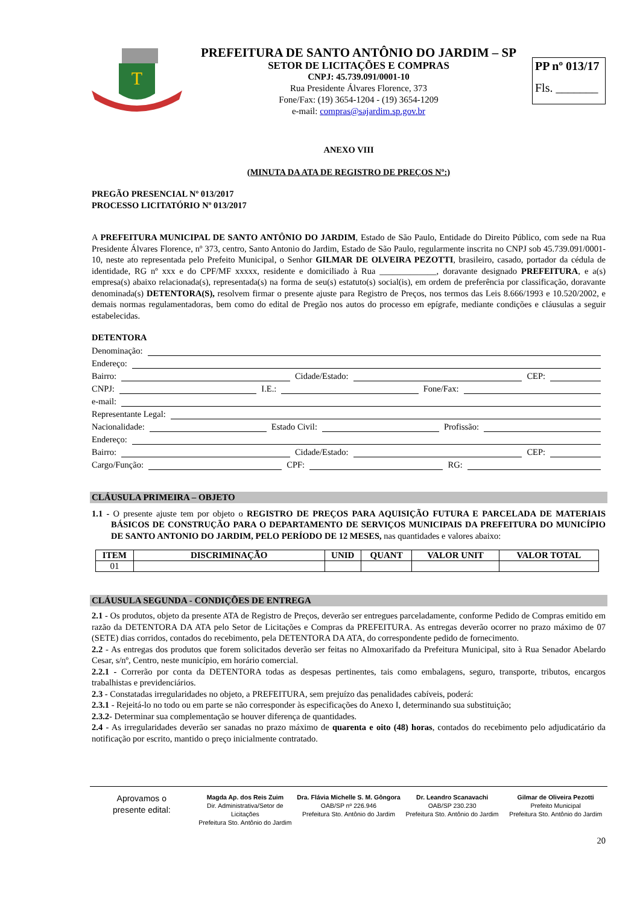T
PREFEITURA DE SANTO ANTÔNIO DO JARDIM – SP
SETOR DE LICITAÇÕES E COMPRAS
CNPJ: 45.739.091/0001-10
Rua Presidente Álvares Florence, 373
Fone/Fax: (19) 3654-1204 - (19) 3654-1209
e-mail: compras@sajardim.sp.gov.br
PP nº 013/17
Fls. _______
ANEXO VIII
(MINUTA DA ATA DE REGISTRO DE PREÇOS Nº:)
PREGÃO PRESENCIAL Nº 013/2017
PROCESSO LICITATÓRIO Nº 013/2017
A PREFEITURA MUNICIPAL DE SANTO ANTÔNIO DO JARDIM, Estado de São Paulo, Entidade do Direito Público, com sede na Rua Presidente Álvares Florence, nº 373, centro, Santo Antonio do Jardim, Estado de São Paulo, regularmente inscrita no CNPJ sob 45.739.091/0001-10, neste ato representada pelo Prefeito Municipal, o Senhor GILMAR DE OLVEIRA PEZOTTI, brasileiro, casado, portador da cédula de identidade, RG nº xxx e do CPF/MF xxxxx, residente e domiciliado à Rua _____________, doravante designado PREFEITURA, e a(s) empresa(s) abaixo relacionada(s), representada(s) na forma de seu(s) estatuto(s) social(is), em ordem de preferência por classificação, doravante denominada(s) DETENTORA(S), resolvem firmar o presente ajuste para Registro de Preços, nos termos das Leis 8.666/1993 e 10.520/2002, e demais normas regulamentadoras, bem como do edital de Pregão nos autos do processo em epígrafe, mediante condições e cláusulas a seguir estabelecidas.
DETENTORA
Denominação:
Endereço:
Bairro: Cidade/Estado: CEP:
CNPJ: I.E.: Fone/Fax:
e-mail:
Representante Legal:
Nacionalidade: Estado Civil: Profissão:
Endereço:
Bairro: Cidade/Estado: CEP:
Cargo/Função: CPF: RG:
CLÁUSULA PRIMEIRA – OBJETO
1.1 - O presente ajuste tem por objeto o REGISTRO DE PREÇOS PARA AQUISIÇÃO FUTURA E PARCELADA DE MATERIAIS BÁSICOS DE CONSTRUÇÃO PARA O DEPARTAMENTO DE SERVIÇOS MUNICIPAIS DA PREFEITURA DO MUNICÍPIO DE SANTO ANTONIO DO JARDIM, PELO PERÍODO DE 12 MESES, nas quantidades e valores abaixo:
| ITEM | DISCRIMINAÇÃO | UNID | QUANT | VALOR UNIT | VALOR TOTAL |
| --- | --- | --- | --- | --- | --- |
| 01 | | | | | |
CLÁUSULA SEGUNDA - CONDIÇÕES DE ENTREGA
2.1 - Os produtos, objeto da presente ATA de Registro de Preços, deverão ser entregues parceladamente, conforme Pedido de Compras emitido em razão da DETENTORA DA ATA pelo Setor de Licitações e Compras da PREFEITURA. As entregas deverão ocorrer no prazo máximo de 07 (SETE) dias corridos, contados do recebimento, pela DETENTORA DA ATA, do correspondente pedido de fornecimento.
2.2 - As entregas dos produtos que forem solicitados deverão ser feitas no Almoxarifado da Prefeitura Municipal, sito à Rua Senador Abelardo Cesar, s/nº, Centro, neste município, em horário comercial.
2.2.1 - Correrão por conta da DETENTORA todas as despesas pertinentes, tais como embalagens, seguro, transporte, tributos, encargos trabalhistas e previdenciários.
2.3 - Constatadas irregularidades no objeto, a PREFEITURA, sem prejuízo das penalidades cabíveis, poderá:
2.3.1 - Rejeitá-lo no todo ou em parte se não corresponder às especificações do Anexo I, determinando sua substituição;
2.3.2- Determinar sua complementação se houver diferença de quantidades.
2.4 - As irregularidades deverão ser sanadas no prazo máximo de quarenta e oito (48) horas, contados do recebimento pelo adjudicatário da notificação por escrito, mantido o preço inicialmente contratado.
Aprovamos o
presente edital:
Magda Ap. dos Reis Zuim
Dir. Administrativa/Setor de Licitações
Prefeitura Sto. Antônio do Jardim
Dra. Flávia Michelle S. M. Gôngora
OAB/SP nº 226.946
Prefeitura Sto. Antônio do Jardim
Dr. Leandro Scanavachi
OAB/SP 230.230
Prefeitura Sto. Antônio do Jardim
Gilmar de Oliveira Pezotti
Prefeito Municipal
Prefeitura Sto. Antônio do Jardim
20